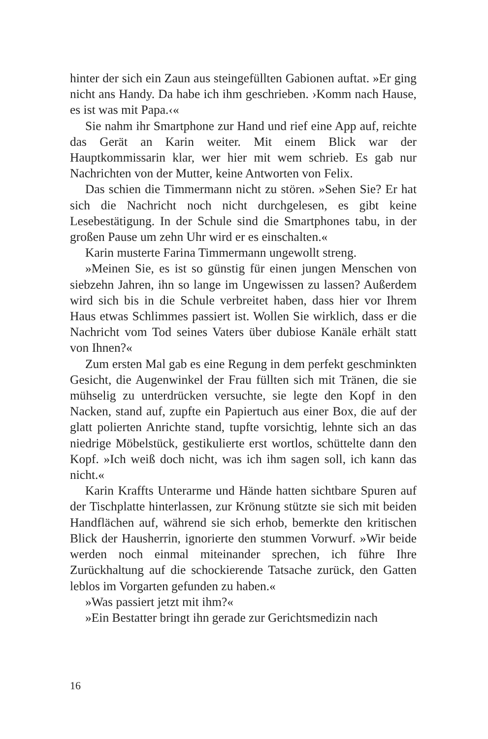hinter der sich ein Zaun aus steingefüllten Gabionen auftat. »Er ging nicht ans Handy. Da habe ich ihm geschrieben. ›Komm nach Hause, es ist was mit Papa.‹«
Sie nahm ihr Smartphone zur Hand und rief eine App auf, reichte das Gerät an Karin weiter. Mit einem Blick war der Hauptkommissarin klar, wer hier mit wem schrieb. Es gab nur Nachrichten von der Mutter, keine Antworten von Felix.
Das schien die Timmermann nicht zu stören. »Sehen Sie? Er hat sich die Nachricht noch nicht durchgelesen, es gibt keine Lesebestätigung. In der Schule sind die Smartphones tabu, in der großen Pause um zehn Uhr wird er es einschalten.«
Karin musterte Farina Timmermann ungewollt streng.
»Meinen Sie, es ist so günstig für einen jungen Menschen von siebzehn Jahren, ihn so lange im Ungewissen zu lassen? Außerdem wird sich bis in die Schule verbreitet haben, dass hier vor Ihrem Haus etwas Schlimmes passiert ist. Wollen Sie wirklich, dass er die Nachricht vom Tod seines Vaters über dubiose Kanäle erhält statt von Ihnen?«
Zum ersten Mal gab es eine Regung in dem perfekt geschminkten Gesicht, die Augenwinkel der Frau füllten sich mit Tränen, die sie mühselig zu unterdrücken versuchte, sie legte den Kopf in den Nacken, stand auf, zupfte ein Papiertuch aus einer Box, die auf der glatt polierten Anrichte stand, tupfte vorsichtig, lehnte sich an das niedrige Möbelstück, gestikulierte erst wortlos, schüttelte dann den Kopf. »Ich weiß doch nicht, was ich ihm sagen soll, ich kann das nicht.«
Karin Kraffts Unterarme und Hände hatten sichtbare Spuren auf der Tischplatte hinterlassen, zur Krönung stützte sie sich mit beiden Handflächen auf, während sie sich erhob, bemerkte den kritischen Blick der Hausherrin, ignorierte den stummen Vorwurf. »Wir beide werden noch einmal miteinander sprechen, ich führe Ihre Zurückhaltung auf die schockierende Tatsache zurück, den Gatten leblos im Vorgarten gefunden zu haben.«
»Was passiert jetzt mit ihm?«
»Ein Bestatter bringt ihn gerade zur Gerichtsmedizin nach
16